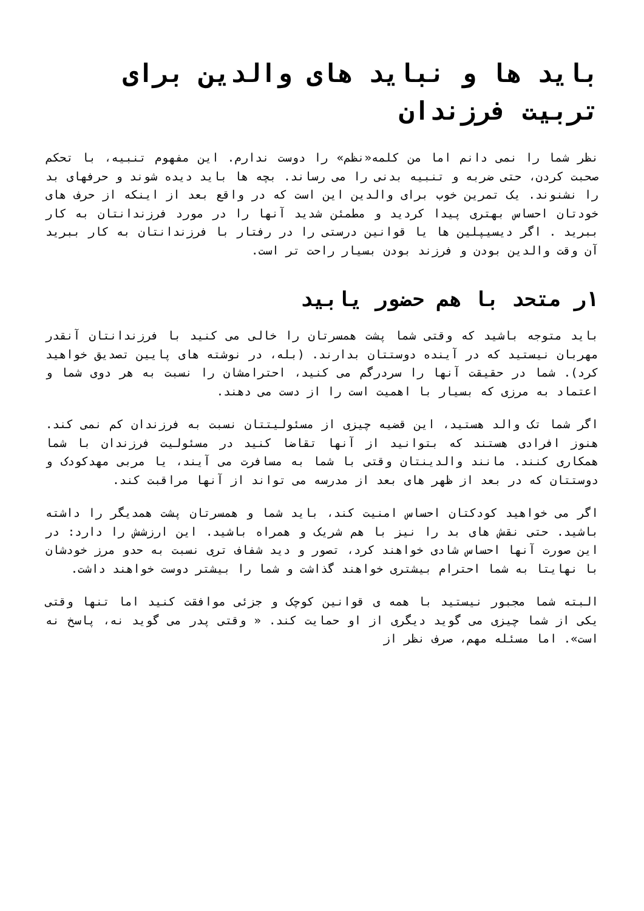باید ها و نباید های والدین برای تربیت فرزندان
نظر شما را نمی دانم اما من کلمه«نظم» را دوست ندارم. این مفهوم تنبیه، با تحکم صحبت کردن، حتی ضربه و تنبیه بدنی را می رساند. بچه ها باید دیده شوند و حرفهای بد را نشنوند. یک تمرین خوب برای والدین این است که در واقع بعد از اینکه از حرف های خودتان احساس بهتری پیدا کردید و مطمئن شدید آنها را در مورد فرزندانتان به کار ببرید . اگر دیسیپلین ها یا قوانین درستی را در رفتار با فرزندانتان به کار ببرید آن وقت والدین بودن و فرزند بودن بسیار راحت تر است.
۱ر متحد با هم حضور یابید
باید متوجه باشید که وقتی شما پشت همسرتان را خالی می کنید با فرزندانتان آنقدر مهربان نیستید که در آینده دوستتان بدارند. (بله، در نوشته های پایین تصدیق خواهید کرد). شما در حقیقت آنها را سردرگم می کنید، احترامشان را نسبت به هر دوی شما و اعتماد به مرزی که بسیار با اهمیت است را از دست می دهند.
اگر شما تک والد هستید، این قضیه چیزی از مسئولیتتان نسبت به فرزندان کم نمی کند. هنوز افرادی هستند که بتوانید از آنها تقاضا کنید در مسئولیت فرزندان با شما همکاری کنند. مانند والدینتان وقتی با شما به مسافرت می آیند، یا مربی مهدکودک و دوستتان که در بعد از ظهر های بعد از مدرسه می تواند از آنها مراقبت کند.
اگر می خواهید کودکتان احساس امنیت کند، باید شما و همسرتان پشت همدیگر را داشته باشید. حتی نقش های بد را نیز با هم شریک و همراه باشید. این ارزشش را دارد: در این صورت آنها احساس شادی خواهند کرد، تصور و دید شفاف تری نسبت به حدو مرز خودشان با نهایتا به شما احترام بیشتری خواهند گذاشت و شما را بیشتر دوست خواهند داشت.
البته شما مجبور نیستید با همه ی قوانین کوچک و جزئی موافقت کنید اما تنها وقتی یکی از شما چیزی می گوید دیگری از او حمایت کند. « وقتی پدر می گوید نه، پاسخ نه است». اما مسئله مهم، صرف نظر از